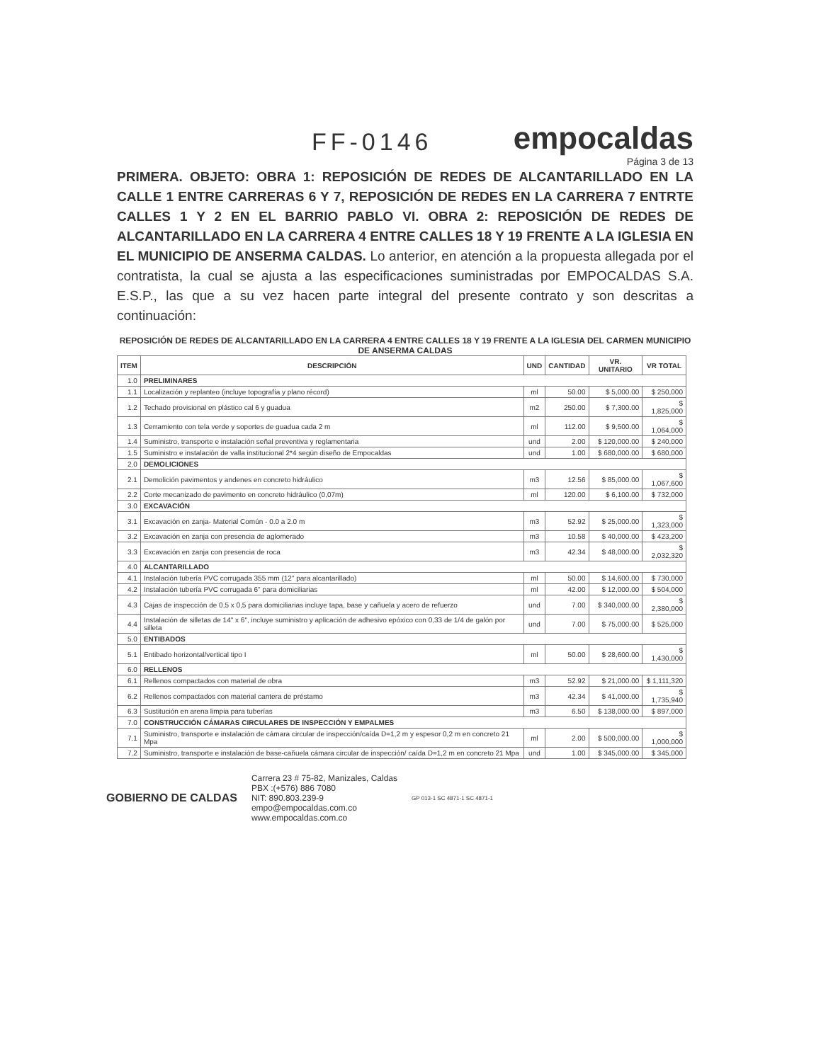FF-0146
empocaldas
Página 3 de 13
PRIMERA. OBJETO: OBRA 1: REPOSICIÓN DE REDES DE ALCANTARILLADO EN LA CALLE 1 ENTRE CARRERAS 6 Y 7, REPOSICIÓN DE REDES EN LA CARRERA 7 ENTRTE CALLES 1 Y 2 EN EL BARRIO PABLO VI. OBRA 2: REPOSICIÓN DE REDES DE ALCANTARILLADO EN LA CARRERA 4 ENTRE CALLES 18 Y 19 FRENTE A LA IGLESIA EN EL MUNICIPIO DE ANSERMA CALDAS. Lo anterior, en atención a la propuesta allegada por el contratista, la cual se ajusta a las especificaciones suministradas por EMPOCALDAS S.A. E.S.P., las que a su vez hacen parte integral del presente contrato y son descritas a continuación:
REPOSICIÓN DE REDES DE ALCANTARILLADO EN LA CARRERA 4 ENTRE CALLES 18 Y 19 FRENTE A LA IGLESIA DEL CARMEN MUNICIPIO DE ANSERMA CALDAS
| ITEM | DESCRIPCIÓN | UND | CANTIDAD | VR. UNITARIO | VR TOTAL |
| --- | --- | --- | --- | --- | --- |
| 1.0 | PRELIMINARES | | | | |
| 1.1 | Localización y replanteo (incluye topografía y plano récord) | ml | 50.00 | $ 5,000.00 | $ 250,000 |
| 1.2 | Techado provisional en plástico cal 6 y guadua | m2 | 250.00 | $ 7,300.00 | $ 1,825,000 |
| 1.3 | Cerramiento con tela verde y soportes de guadua cada 2 m | ml | 112.00 | $ 9,500.00 | $ 1,064,000 |
| 1.4 | Suministro, transporte e instalación señal preventiva y reglamentaria | und | 2.00 | $ 120,000.00 | $ 240,000 |
| 1.5 | Suministro e instalación de valla institucional 2*4 según diseño de Empocaldas | und | 1.00 | $ 680,000.00 | $ 680,000 |
| 2.0 | DEMOLICIONES | | | | |
| 2.1 | Demolición pavimentos y andenes en concreto hidráulico | m3 | 12.56 | $ 85,000.00 | $ 1,067,600 |
| 2.2 | Corte mecanizado de pavimento en concreto hidráulico (0,07m) | ml | 120.00 | $ 6,100.00 | $ 732,000 |
| 3.0 | EXCAVACIÓN | | | | |
| 3.1 | Excavación en zanja- Material Común - 0.0 a 2.0 m | m3 | 52.92 | $ 25,000.00 | $ 1,323,000 |
| 3.2 | Excavación en zanja con presencia de aglomerado | m3 | 10.58 | $ 40,000.00 | $ 423,200 |
| 3.3 | Excavación en zanja con presencia de roca | m3 | 42.34 | $ 48,000.00 | $ 2,032,320 |
| 4.0 | ALCANTARILLADO | | | | |
| 4.1 | Instalación tubería PVC corrugada 355 mm (12" para alcantarillado) | ml | 50.00 | $ 14,600.00 | $ 730,000 |
| 4.2 | Instalación tubería PVC corrugada 6" para domiciliarias | ml | 42.00 | $ 12,000.00 | $ 504,000 |
| 4.3 | Cajas de inspección de 0,5 x 0,5 para domiciliarias incluye tapa, base y cañuela y acero de refuerzo | und | 7.00 | $ 340,000.00 | $ 2,380,000 |
| 4.4 | Instalación de silletas de 14" x 6", incluye suministro y aplicación de adhesivo epóxico con 0,33 de 1/4 de galón por silleta | und | 7.00 | $ 75,000.00 | $ 525,000 |
| 5.0 | ENTIBADOS | | | | |
| 5.1 | Entibado horizontal/vertical tipo I | ml | 50.00 | $ 28,600.00 | $ 1,430,000 |
| 6.0 | RELLENOS | | | | |
| 6.1 | Rellenos compactados con material de obra | m3 | 52.92 | $ 21,000.00 | $ 1,111,320 |
| 6.2 | Rellenos compactados con material cantera de préstamo | m3 | 42.34 | $ 41,000.00 | $ 1,735,940 |
| 6.3 | Sustitución en arena limpia para tuberías | m3 | 6.50 | $ 138,000.00 | $ 897,000 |
| 7.0 | CONSTRUCCIÓN CÁMARAS CIRCULARES DE INSPECCIÓN Y EMPALMES | | | | |
| 7.1 | Suministro, transporte e instalación de cámara circular de inspección/caída D=1,2 m y espesor 0,2 m en concreto 21 Mpa | ml | 2.00 | $ 500,000.00 | $ 1,000,000 |
| 7.2 | Suministro, transporte e instalación de base-cañuela cámara circular de inspección/ caída D=1,2 m en concreto 21 Mpa | und | 1.00 | $ 345,000.00 | $ 345,000 |
GOBIERNO DE CALDAS
Carrera 23 # 75-82, Manizales, Caldas
PBX :(+576) 886 7080
NIT: 890.803.239-9
empo@empocaldas.com.co
www.empocaldas.com.co
GP 013-1 SC 4871-1 SC 4871-1